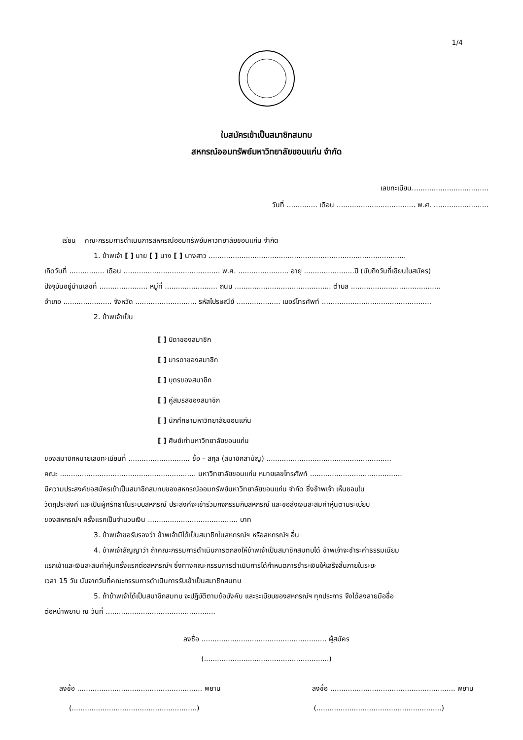1/4
ใบสมัครเข้าเป็นสมาชิกสมทบ
สหกรณ์ออมทรัพย์มหาวิทยาลัยขอนแก่น จำกัด
เลขทะเบียน...................................
วันที่ .............. เดือน .................................... พ.ศ. .........................
เรียน คณะกรรมการดำเนินการสหกรณ์ออมทรัพย์มหาวิทยาลัยขอนแก่น จำกัด
1. ข้าพเจ้า [ ] นาย [ ] นาง [ ] นางสาว ..........................................................................................
เกิดวันที่ ................ เดือน ............................................ พ.ศ. ....................... อายุ .......................ปี (นับถึงวันที่เขียนใบสมัคร)
ปัจจุบันอยู่บ้านเลขที่ ...................... หมู่ที่ ........................ ถนน ............................................ ตำบล .........................................
อำเภอ ...................... จังหวัด ............................ รหัสไปรษณีย์ .................... เบอร์โทรศัพท์ ..................................................
2. ข้าพเจ้าเป็น
[ ] บิดาของสมาชิก
[ ] มารดาของสมาชิก
[ ] บุตรของสมาชิก
[ ] คู่สมรสของสมาชิก
[ ] นักศึกษามหาวิทยาลัยขอนแก่น
[ ] ศิษย์เก่ามหาวิทยาลัยขอนแก่น
ของสมาชิกหมายเลขทะเบียนที่ ............................ ชื่อ – สกุล (สมาชิกสามัญ) .........................................................
คณะ .............................................................. มหาวิทยาลัยขอนแก่น หมายเลขโทรศัพท์ ..........................................
มีความประสงค์ขอสมัครเข้าเป็นสมาชิกสมทบของสหกรณ์ออมทรัพย์มหาวิทยาลัยขอนแก่น จำกัด ซึ่งข้าพเจ้า เห็นชอบใน
วัตถุประสงค์ และเป็นผู้ศรัทธาในระบบสหกรณ์ ประสงค์จะเข้าร่วมกิจกรรมกับสหกรณ์ และขอส่งเงินสะสมค่าหุ้นตามระเบียบ
ของสหกรณ์ฯ ครั้งแรกเป็นจำนวนเงิน ......................................... บาท
3. ข้าพเจ้าขอรับรองว่า ข้าพเจ้ามิได้เป็นสมาชิกในสหกรณ์ฯ หรือสหกรณ์ฯ อื่น
4. ข้าพเจ้าสัญญาว่า ถ้าคณะกรรมการดำเนินการตกลงให้ข้าพเจ้าเป็นสมาชิกสมทบได้ ข้าพเจ้าจะชำระค่าธรรมเนียม
แรกเข้าและเงินสะสมค่าหุ้นครั้งแรกต่อสหกรณ์ฯ ซึ่งทางคณะกรรมการดำเนินการได้กำหนดการชำระเงินให้เสร็จสิ้นภายในระยะ
เวลา 15 วัน นับจากวันที่คณะกรรมการดำเนินการรับเข้าเป็นสมาชิกสมทบ
5. ถ้าข้าพเจ้าได้เป็นสมาชิกสมทบ จะปฏิบัติตามข้อบังคับ และระเบียบของสหกรณ์ฯ ทุกประการ จึงได้ลงลายมือชื่อ
ต่อหน้าพยาน ณ วันที่ ..................................................
ลงชื่อ ......................................................... ผู้สมัคร
(.........................................................)
ลงชื่อ ......................................................... พยาน ลงชื่อ ......................................................... พยาน
(.........................................................) (.........................................................)